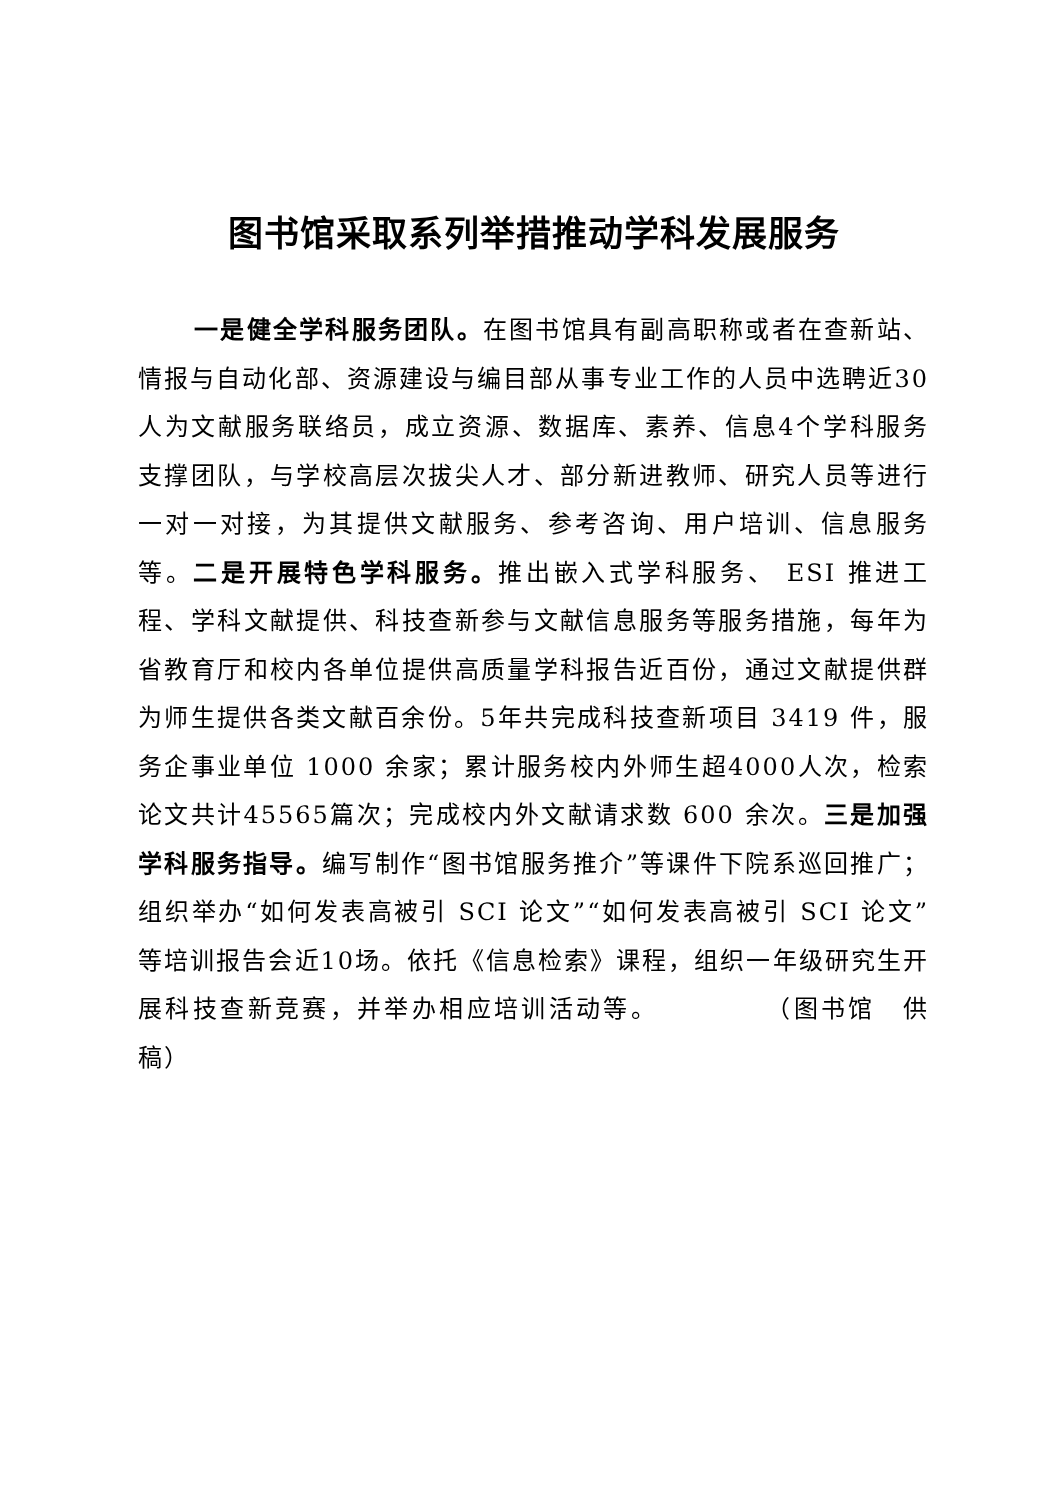图书馆采取系列举措推动学科发展服务
一是健全学科服务团队。在图书馆具有副高职称或者在查新站、情报与自动化部、资源建设与编目部从事专业工作的人员中选聘近30人为文献服务联络员，成立资源、数据库、素养、信息4个学科服务支撑团队，与学校高层次拔尖人才、部分新进教师、研究人员等进行一对一对接，为其提供文献服务、参考咨询、用户培训、信息服务等。二是开展特色学科服务。推出嵌入式学科服务、 ESI 推进工程、学科文献提供、科技查新参与文献信息服务等服务措施，每年为省教育厅和校内各单位提供高质量学科报告近百份，通过文献提供群为师生提供各类文献百余份。5年共完成科技查新项目 3419 件，服务企事业单位 1000 余家；累计服务校内外师生超4000人次，检索论文共计45565篇次；完成校内外文献请求数 600 余次。三是加强学科服务指导。编写制作“图书馆服务推介”等课件下院系巡回推广；组织举办“如何发表高被引 SCI 论文”“如何发表高被引 SCI 论文”等培训报告会近10场。依托《信息检索》课程，组织一年级研究生开展科技查新竞赛，并举办相应培训活动等。 （图书馆　供稿）